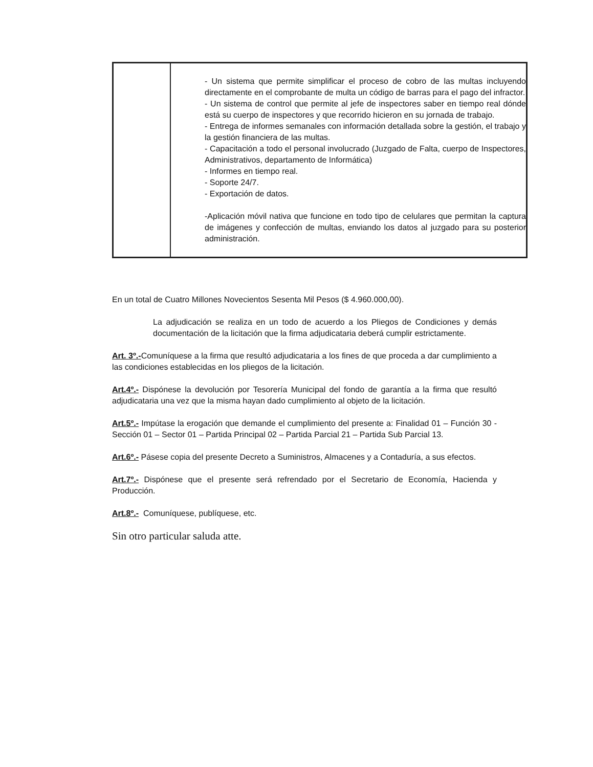| | - Un sistema que permite simplificar el proceso de cobro de las multas incluyendo directamente en el comprobante de multa un código de barras para el pago del infractor. - Un sistema de control que permite al jefe de inspectores saber en tiempo real dónde está su cuerpo de inspectores y que recorrido hicieron en su jornada de trabajo. - Entrega de informes semanales con información detallada sobre la gestión, el trabajo y la gestión financiera de las multas. - Capacitación a todo el personal involucrado (Juzgado de Falta, cuerpo de Inspectores, Administrativos, departamento de Informática) - Informes en tiempo real. - Soporte 24/7. - Exportación de datos. -Aplicación móvil nativa que funcione en todo tipo de celulares que permitan la captura de imágenes y confección de multas, enviando los datos al juzgado para su posterior administración. |
En un total de Cuatro Millones Novecientos Sesenta Mil Pesos ($ 4.960.000,00).
La adjudicación se realiza en un todo de acuerdo a los Pliegos de Condiciones y demás documentación de la licitación que la firma adjudicataria deberá cumplir estrictamente.
Art. 3º.-Comuníquese a la firma que resultó adjudicataria a los fines de que proceda a dar cumplimiento a las condiciones establecidas en los pliegos de la licitación.
Art.4º.- Dispónese la devolución por Tesorería Municipal del fondo de garantía a la firma que resultó adjudicataria una vez que la misma hayan dado cumplimiento al objeto de la licitación.
Art.5º.- Impútase la erogación que demande el cumplimiento del presente a: Finalidad 01 – Función 30 - Sección 01 – Sector 01 – Partida Principal 02 – Partida Parcial 21 – Partida Sub Parcial 13.
Art.6º.- Pásese copia del presente Decreto a Suministros, Almacenes y a Contaduría, a sus efectos.
Art.7º.- Dispónese que el presente será refrendado por el Secretario de Economía, Hacienda y Producción.
Art.8º.- Comuníquese, publíquese, etc.
Sin otro particular saluda atte.